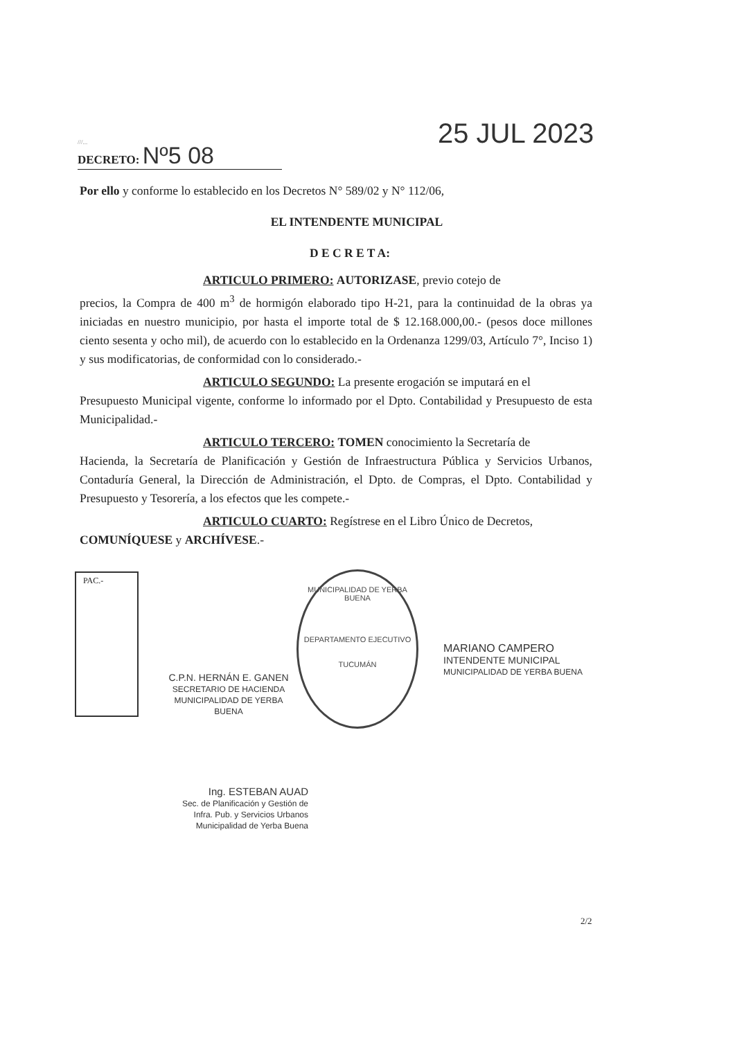///... DECRETO: Nº5 08 25 JUL 2023
Por ello y conforme lo establecido en los Decretos N° 589/02 y N° 112/06,
EL INTENDENTE MUNICIPAL
D E C R E T A:
ARTICULO PRIMERO: AUTORIZASE, previo cotejo de
precios, la Compra de 400 m<sup>3</sup> de hormigón elaborado tipo H-21, para la continuidad de la obras ya iniciadas en nuestro municipio, por hasta el importe total de $ 12.168.000,00.- (pesos doce millones ciento sesenta y ocho mil), de acuerdo con lo establecido en la Ordenanza 1299/03, Artículo 7°, Inciso 1) y sus modificatorias, de conformidad con lo considerado.-
ARTICULO SEGUNDO: La presente erogación se imputará en el
Presupuesto Municipal vigente, conforme lo informado por el Dpto. Contabilidad y Presupuesto de esta Municipalidad.-
ARTICULO TERCERO: TOMEN conocimiento la Secretaría de
Hacienda, la Secretaría de Planificación y Gestión de Infraestructura Pública y Servicios Urbanos, Contaduría General, la Dirección de Administración, el Dpto. de Compras, el Dpto. Contabilidad y Presupuesto y Tesorería, a los efectos que les compete.-
ARTICULO CUARTO: Regístrese en el Libro Único de Decretos,
COMUNÍQUESE y ARCHÍVESE.-
PAC.-
C.P.N. HERNÁN E. GANEN
SECRETARIO DE HACIENDA
MUNICIPALIDAD DE YERBA BUENA
MUNICIPALIDAD DE YERBA BUENA
DEPARTAMENTO EJECUTIVO
TUCUMÁN
MARIANO CAMPERO
INTENDENTE MUNICIPAL
MUNICIPALIDAD DE YERBA BUENA
Ing. ESTEBAN AUAD
Sec. de Planificación y Gestión de
Infra. Pub. y Servicios Urbanos
Municipalidad de Yerba Buena
2/2